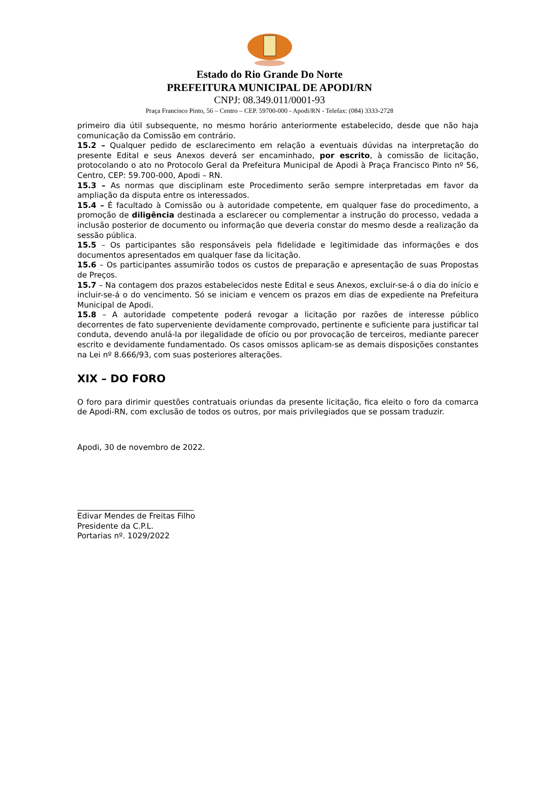Estado do Rio Grande Do Norte
PREFEITURA MUNICIPAL DE APODI/RN
CNPJ: 08.349.011/0001-93
Praça Francisco Pinto, 56 – Centro – CEP. 59700-000 - Apodi/RN - Telefax: (084) 3333-2728
primeiro dia útil subsequente, no mesmo horário anteriormente estabelecido, desde que não haja comunicação da Comissão em contrário.
15.2 – Qualquer pedido de esclarecimento em relação a eventuais dúvidas na interpretação do presente Edital e seus Anexos deverá ser encaminhado, por escrito, à comissão de licitação, protocolando o ato no Protocolo Geral da Prefeitura Municipal de Apodi à Praça Francisco Pinto nº 56, Centro, CEP: 59.700-000, Apodi – RN.
15.3 – As normas que disciplinam este Procedimento serão sempre interpretadas em favor da ampliação da disputa entre os interessados.
15.4 – É facultado à Comissão ou à autoridade competente, em qualquer fase do procedimento, a promoção de diligência destinada a esclarecer ou complementar a instrução do processo, vedada a inclusão posterior de documento ou informação que deveria constar do mesmo desde a realização da sessão pública.
15.5 – Os participantes são responsáveis pela fidelidade e legitimidade das informações e dos documentos apresentados em qualquer fase da licitação.
15.6 – Os participantes assumirão todos os custos de preparação e apresentação de suas Propostas de Preços.
15.7 – Na contagem dos prazos estabelecidos neste Edital e seus Anexos, excluir-se-á o dia do início e incluir-se-á o do vencimento. Só se iniciam e vencem os prazos em dias de expediente na Prefeitura Municipal de Apodi.
15.8 – A autoridade competente poderá revogar a licitação por razões de interesse público decorrentes de fato superveniente devidamente comprovado, pertinente e suficiente para justificar tal conduta, devendo anulá-la por ilegalidade de ofício ou por provocação de terceiros, mediante parecer escrito e devidamente fundamentado. Os casos omissos aplicam-se as demais disposições constantes na Lei nº 8.666/93, com suas posteriores alterações.
XIX – DO FORO
O foro para dirimir questões contratuais oriundas da presente licitação, fica eleito o foro da comarca de Apodi-RN, com exclusão de todos os outros, por mais privilegiados que se possam traduzir.
Apodi, 30 de novembro de 2022.
______________________________
Edivar Mendes de Freitas Filho
Presidente da C.P.L.
Portarias nº. 1029/2022